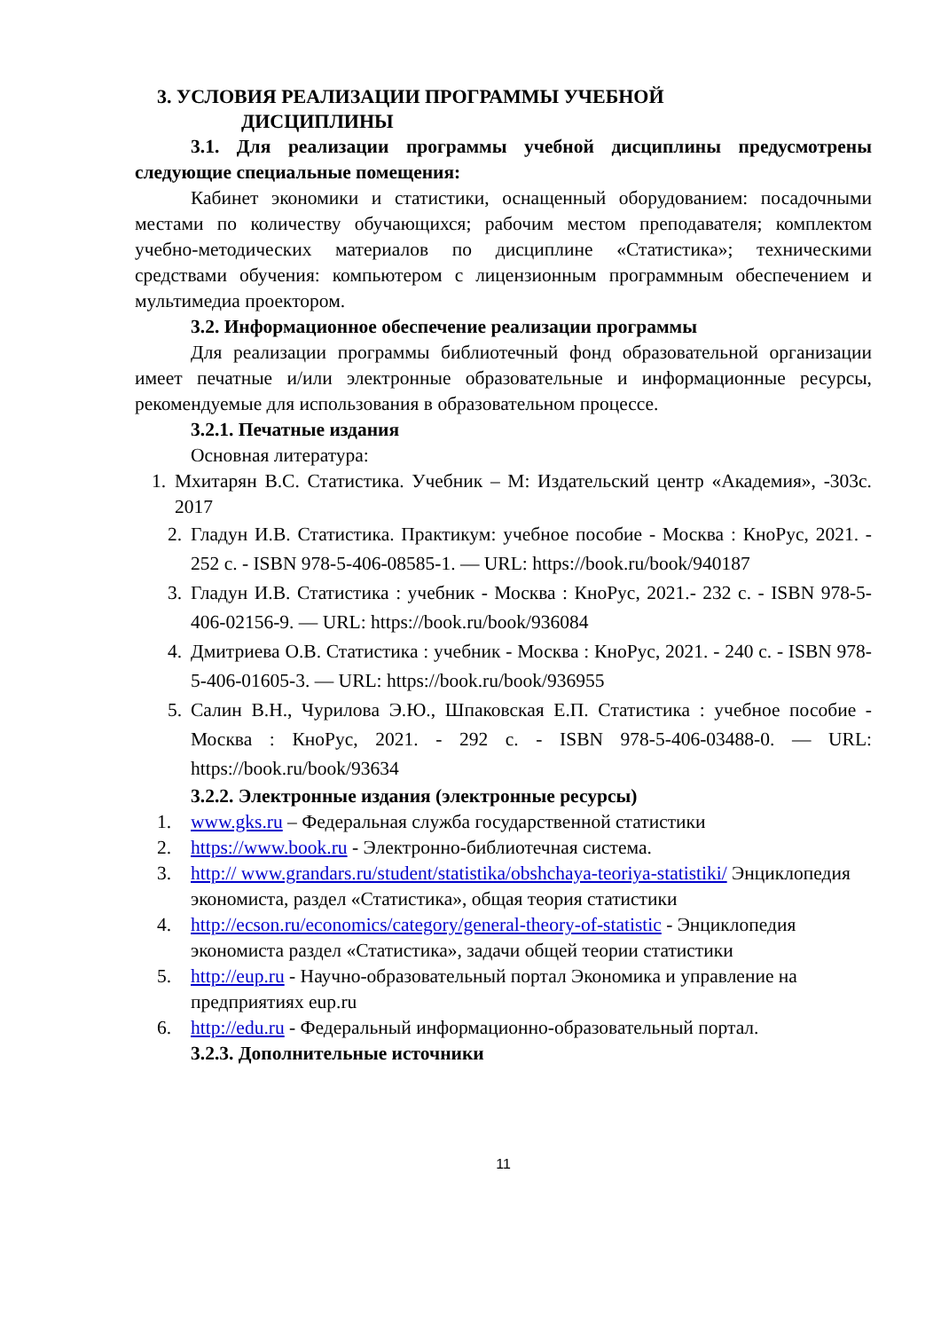3. УСЛОВИЯ РЕАЛИЗАЦИИ ПРОГРАММЫ УЧЕБНОЙ
ДИСЦИПЛИНЫ
3.1. Для реализации программы учебной дисциплины предусмотрены следующие специальные помещения:
Кабинет экономики и статистики, оснащенный оборудованием: посадочными местами по количеству обучающихся; рабочим местом преподавателя; комплектом учебно-методических материалов по дисциплине «Статистика»; техническими средствами обучения: компьютером с лицензионным программным обеспечением и мультимедиа проектором.
3.2. Информационное обеспечение реализации программы
Для реализации программы библиотечный фонд образовательной организации имеет печатные и/или электронные образовательные и информационные ресурсы, рекомендуемые для использования в образовательном процессе.
3.2.1. Печатные издания
Основная литература:
1. Мхитарян В.С. Статистика. Учебник – М: Издательский центр «Академия», -303с. 2017
2. Гладун И.В. Статистика. Практикум: учебное пособие - Москва : КноРус, 2021. - 252 с. - ISBN 978-5-406-08585-1. — URL: https://book.ru/book/940187
3. Гладун И.В. Статистика : учебник - Москва : КноРус, 2021.- 232 с. - ISBN 978-5-406-02156-9. — URL: https://book.ru/book/936084
4. Дмитриева О.В. Статистика : учебник - Москва : КноРус, 2021. - 240 с. - ISBN 978-5-406-01605-3. — URL: https://book.ru/book/936955
5. Салин В.Н., Чурилова Э.Ю., Шпаковская Е.П. Статистика : учебное пособие - Москва : КноРус, 2021. - 292 с. - ISBN 978-5-406-03488-0. — URL: https://book.ru/book/93634
3.2.2. Электронные издания (электронные ресурсы)
1. www.gks.ru – Федеральная служба государственной статистики
2. https://www.book.ru - Электронно-библиотечная система.
3. http:// www.grandars.ru/student/statistika/obshchaya-teoriya-statistiki/ Энциклопедия экономиста, раздел «Статистика», общая теория статистики
4. http://ecson.ru/economics/category/general-theory-of-statistic - Энциклопедия экономиста раздел «Статистика», задачи общей теории статистики
5. http://eup.ru - Научно-образовательный портал Экономика и управление на предприятиях eup.ru
6. http://edu.ru - Федеральный информационно-образовательный портал.
3.2.3. Дополнительные источники
11